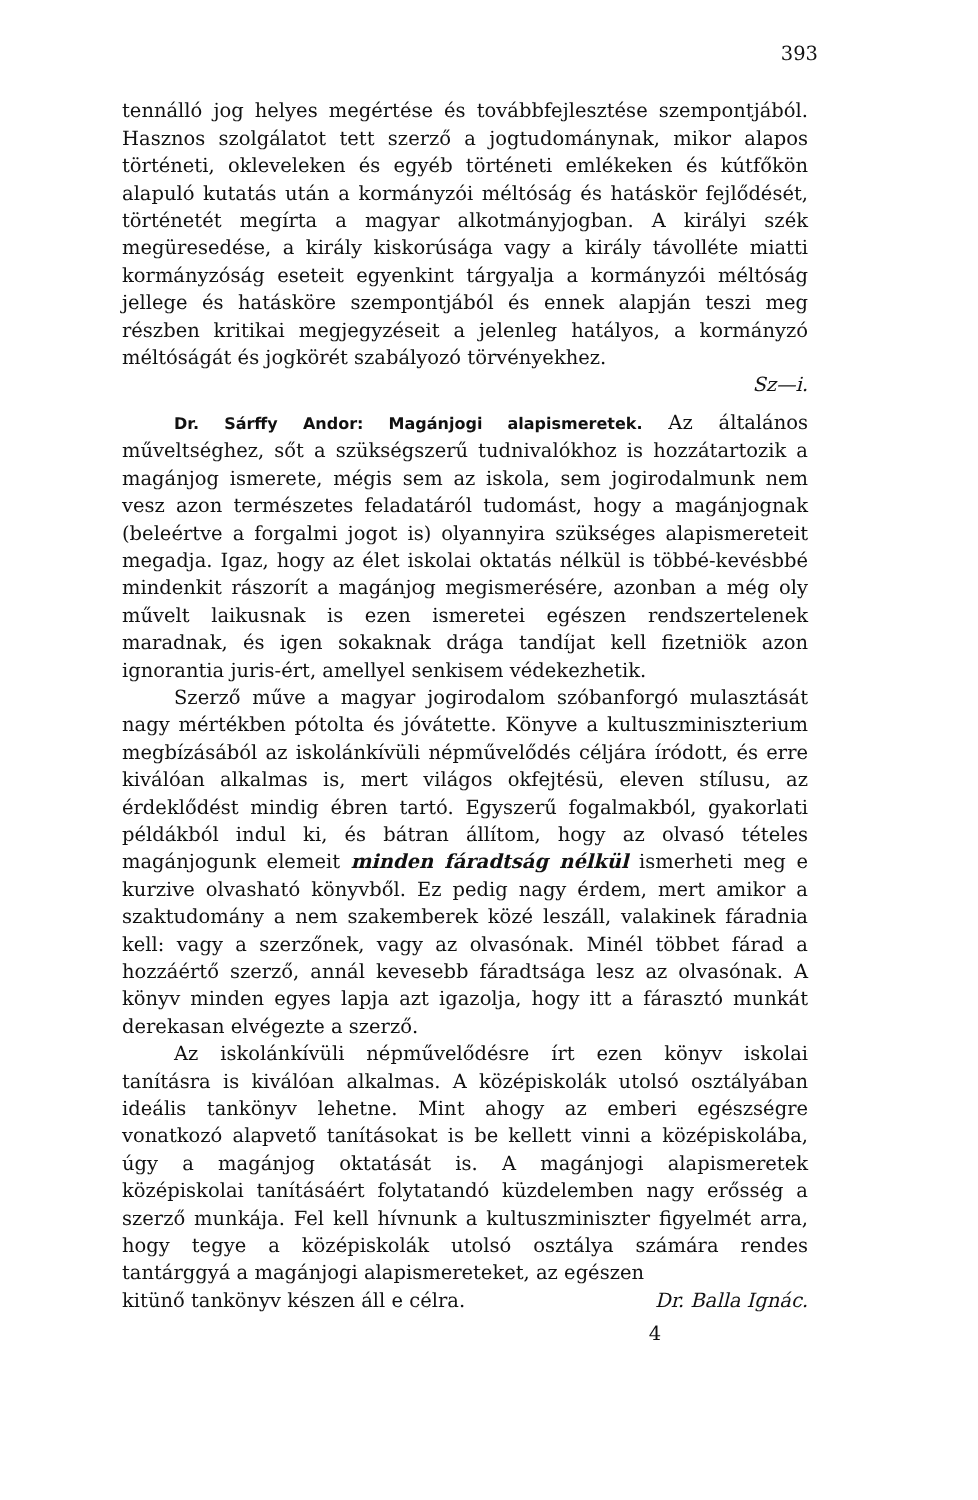393
tennálló jog helyes megértése és továbbfejlesztése szempontjából. Hasznos szolgálatot tett szerző a jogtudománynak, mikor alapos történeti, okleveleken és egyéb történeti emlékeken és kútfőkön alapuló kutatás után a kormányzói méltóság és hatáskör fejlődését, történetét megírta a magyar alkotmányjogban. A királyi szék megüresedése, a király kiskorúsága vagy a király távolléte miatti kormányzóság eseteit egyenkint tárgyalja a kormányzói méltóság jellege és hatásköre szempontjából és ennek alapján teszi meg részben kritikai megjegyzéseit a jelenleg hatályos, a kormányzó méltóságát és jogkörét szabályozó törvényekhez.
Sz—i.
Dr. Sárffy Andor: Magánjogi alapismeretek. Az általános műveltséghez, sőt a szükségszerű tudnivalókhoz is hozzátartozik a magánjog ismerete, mégis sem az iskola, sem jogirodalmunk nem vesz azon természetes feladatáról tudomást, hogy a magánjognak (beleértve a forgalmi jogot is) olyannyira szükséges alapismereteit megadja. Igaz, hogy az élet iskolai oktatás nélkül is többé-kevésbbé mindenkit rászorít a magánjog megismerésére, azonban a még oly művelt laikusnak is ezen ismeretei egészen rendszertelenek maradnak, és igen sokaknak drága tandíjat kell fizetniök azon ignorantia juris-ért, amellyel senkisem védekezhetik.
Szerző műve a magyar jogirodalom szóbanforgó mulasztását nagy mértékben pótolta és jóvátette. Könyve a kultuszminiszterium megbízásából az iskolánkívüli népművelődés céljára íródott, és erre kiválóan alkalmas is, mert világos okfejtésü, eleven stílusu, az érdeklődést mindig ébren tartó. Egyszerű fogalmakból, gyakorlati példákból indul ki, és bátran állítom, hogy az olvasó tételes magánjogunk elemeit minden fáradtság nélkül ismerheti meg e kurzive olvasható könyvből. Ez pedig nagy érdem, mert amikor a szaktudomány a nem szakemberek közé leszáll, valakinek fáradnia kell: vagy a szerzőnek, vagy az olvasónak. Minél többet fárad a hozzáértő szerző, annál kevesebb fáradtsága lesz az olvasónak. A könyv minden egyes lapja azt igazolja, hogy itt a fárasztó munkát derekasan elvégezte a szerző.
Az iskolánkívüli népművelődésre írt ezen könyv iskolai tanításra is kiválóan alkalmas. A középiskolák utolsó osztályában ideális tankönyv lehetne. Mint ahogy az emberi egészségre vonatkozó alapvető tanításokat is be kellett vinni a középiskolába, úgy a magánjog oktatását is. A magánjogi alapismeretek középiskolai tanításáért folytatandó küzdelemben nagy erősség a szerző munkája. Fel kell hívnunk a kultuszminiszter figyelmét arra, hogy tegye a középiskolák utolsó osztálya számára rendes tantárggyá a magánjogi alapismereteket, az egészen
kitünő tankönyv készen áll e célra. Dr. Balla Ignác.
4